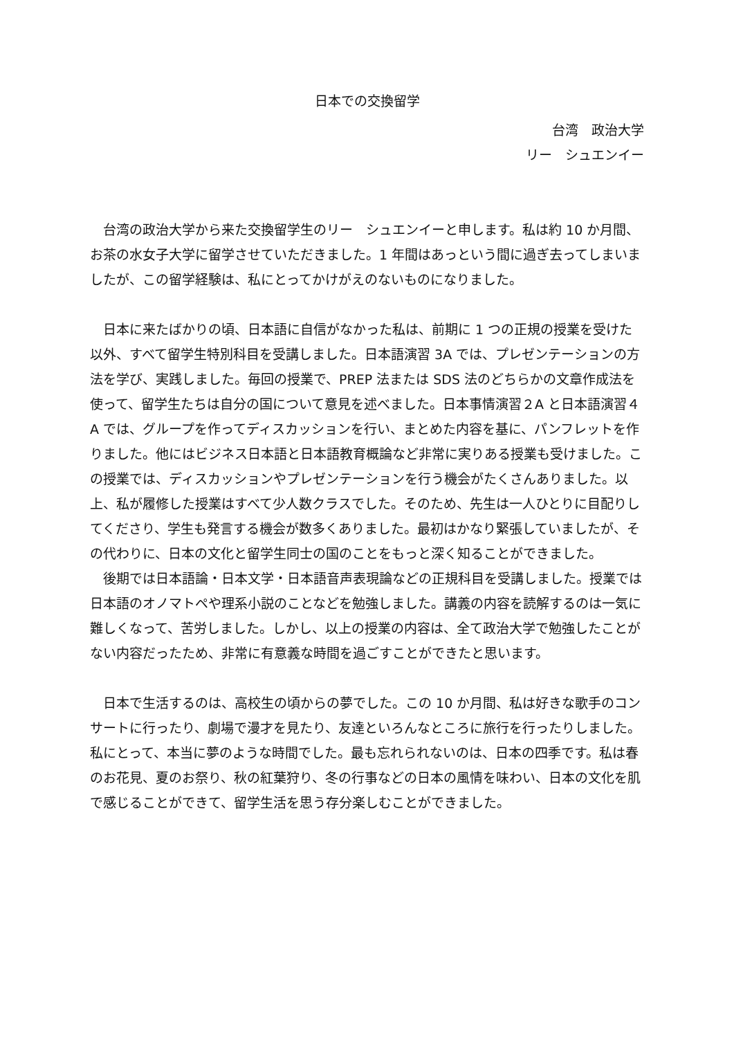日本での交換留学
台湾　政治大学
リー　シュエンイー
台湾の政治大学から来た交換留学生のリー　シュエンイーと申します。私は約 10 か月間、お茶の水女子大学に留学させていただきました。1 年間はあっという間に過ぎ去ってしまいましたが、この留学経験は、私にとってかけがえのないものになりました。
日本に来たばかりの頃、日本語に自信がなかった私は、前期に 1 つの正規の授業を受けた以外、すべて留学生特別科目を受講しました。日本語演習 3A では、プレゼンテーションの方法を学び、実践しました。毎回の授業で、PREP 法または SDS 法のどちらかの文章作成法を使って、留学生たちは自分の国について意見を述べました。日本事情演習２A と日本語演習４A では、グループを作ってディスカッションを行い、まとめた内容を基に、パンフレットを作りました。他にはビジネス日本語と日本語教育概論など非常に実りある授業も受けました。この授業では、ディスカッションやプレゼンテーションを行う機会がたくさんありました。以上、私が履修した授業はすべて少人数クラスでした。そのため、先生は一人ひとりに目配りしてくださり、学生も発言する機会が数多くありました。最初はかなり緊張していましたが、その代わりに、日本の文化と留学生同士の国のことをもっと深く知ることができました。
後期では日本語論・日本文学・日本語音声表現論などの正規科目を受講しました。授業では日本語のオノマトペや理系小説のことなどを勉強しました。講義の内容を読解するのは一気に難しくなって、苦労しました。しかし、以上の授業の内容は、全て政治大学で勉強したことがない内容だったため、非常に有意義な時間を過ごすことができたと思います。
日本で生活するのは、高校生の頃からの夢でした。この 10 か月間、私は好きな歌手のコンサートに行ったり、劇場で漫才を見たり、友達といろんなところに旅行を行ったりしました。私にとって、本当に夢のような時間でした。最も忘れられないのは、日本の四季です。私は春のお花見、夏のお祭り、秋の紅葉狩り、冬の行事などの日本の風情を味わい、日本の文化を肌で感じることができて、留学生活を思う存分楽しむことができました。